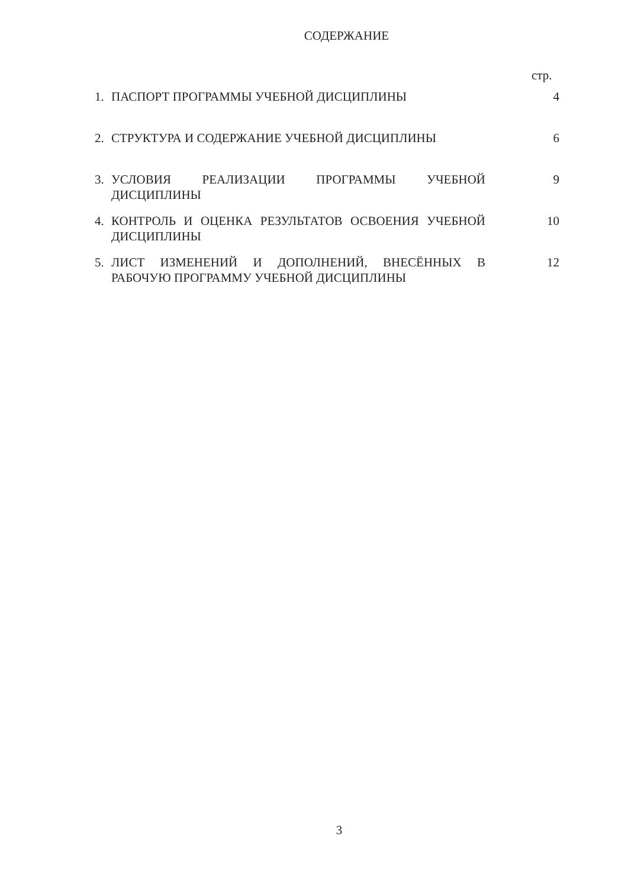СОДЕРЖАНИЕ
стр.
| 1. | ПАСПОРТ ПРОГРАММЫ УЧЕБНОЙ ДИСЦИПЛИНЫ | 4 |
| 2. | СТРУКТУРА И СОДЕРЖАНИЕ УЧЕБНОЙ ДИСЦИПЛИНЫ | 6 |
| 3. | УСЛОВИЯ РЕАЛИЗАЦИИ ПРОГРАММЫ УЧЕБНОЙ ДИСЦИПЛИНЫ | 9 |
| 4. | КОНТРОЛЬ И ОЦЕНКА РЕЗУЛЬТАТОВ ОСВОЕНИЯ УЧЕБНОЙ ДИСЦИПЛИНЫ | 10 |
| 5. | ЛИСТ ИЗМЕНЕНИЙ И ДОПОЛНЕНИЙ, ВНЕСЁННЫХ В РАБОЧУЮ ПРОГРАММУ УЧЕБНОЙ ДИСЦИПЛИНЫ | 12 |
3